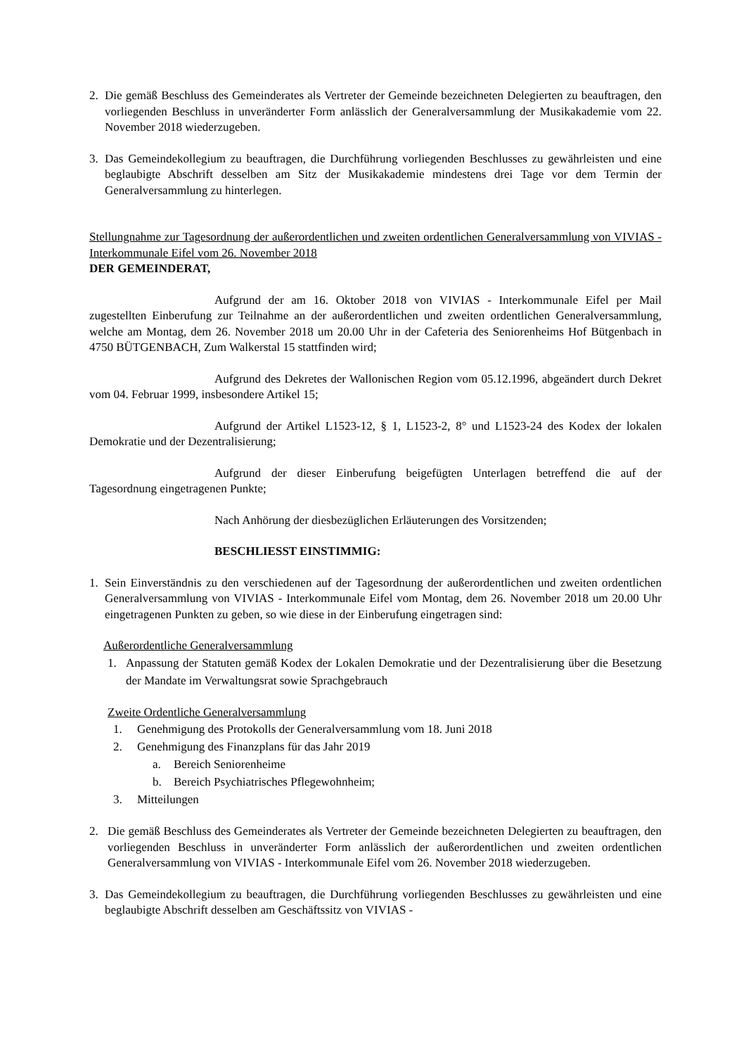2. Die gemäß Beschluss des Gemeinderates als Vertreter der Gemeinde bezeichneten Delegierten zu beauftragen, den vorliegenden Beschluss in unveränderter Form anlässlich der Generalversammlung der Musikakademie vom 22. November 2018 wiederzugeben.
3. Das Gemeindekollegium zu beauftragen, die Durchführung vorliegenden Beschlusses zu gewährleisten und eine beglaubigte Abschrift desselben am Sitz der Musikakademie mindestens drei Tage vor dem Termin der Generalversammlung zu hinterlegen.
Stellungnahme zur Tagesordnung der außerordentlichen und zweiten ordentlichen Generalversammlung von VIVIAS - Interkommunale Eifel vom 26. November 2018
DER GEMEINDERAT,
Aufgrund der am 16. Oktober 2018 von VIVIAS - Interkommunale Eifel per Mail zugestellten Einberufung zur Teilnahme an der außerordentlichen und zweiten ordentlichen Generalversammlung, welche am Montag, dem 26. November 2018 um 20.00 Uhr in der Cafeteria des Seniorenheims Hof Bütgenbach in 4750 BÜTGENBACH, Zum Walkerstal 15 stattfinden wird;
Aufgrund des Dekretes der Wallonischen Region vom 05.12.1996, abgeändert durch Dekret vom 04. Februar 1999, insbesondere Artikel 15;
Aufgrund der Artikel L1523-12, § 1, L1523-2, 8° und L1523-24 des Kodex der lokalen Demokratie und der Dezentralisierung;
Aufgrund der dieser Einberufung beigefügten Unterlagen betreffend die auf der Tagesordnung eingetragenen Punkte;
Nach Anhörung der diesbezüglichen Erläuterungen des Vorsitzenden;
BESCHLIESST EINSTIMMIG:
1. Sein Einverständnis zu den verschiedenen auf der Tagesordnung der außerordentlichen und zweiten ordentlichen Generalversammlung von VIVIAS - Interkommunale Eifel vom Montag, dem 26. November 2018 um 20.00 Uhr eingetragenen Punkten zu geben, so wie diese in der Einberufung eingetragen sind:
Außerordentliche Generalversammlung
1. Anpassung der Statuten gemäß Kodex der Lokalen Demokratie und der Dezentralisierung über die Besetzung der Mandate im Verwaltungsrat sowie Sprachgebrauch
Zweite Ordentliche Generalversammlung
1. Genehmigung des Protokolls der Generalversammlung vom 18. Juni 2018
2. Genehmigung des Finanzplans für das Jahr 2019
a. Bereich Seniorenheime
b. Bereich Psychiatrisches Pflegewohnheim;
3. Mitteilungen
2. Die gemäß Beschluss des Gemeinderates als Vertreter der Gemeinde bezeichneten Delegierten zu beauftragen, den vorliegenden Beschluss in unveränderter Form anlässlich der außerordentlichen und zweiten ordentlichen Generalversammlung von VIVIAS - Interkommunale Eifel vom 26. November 2018 wiederzugeben.
3. Das Gemeindekollegium zu beauftragen, die Durchführung vorliegenden Beschlusses zu gewährleisten und eine beglaubigte Abschrift desselben am Geschäftssitz von VIVIAS -